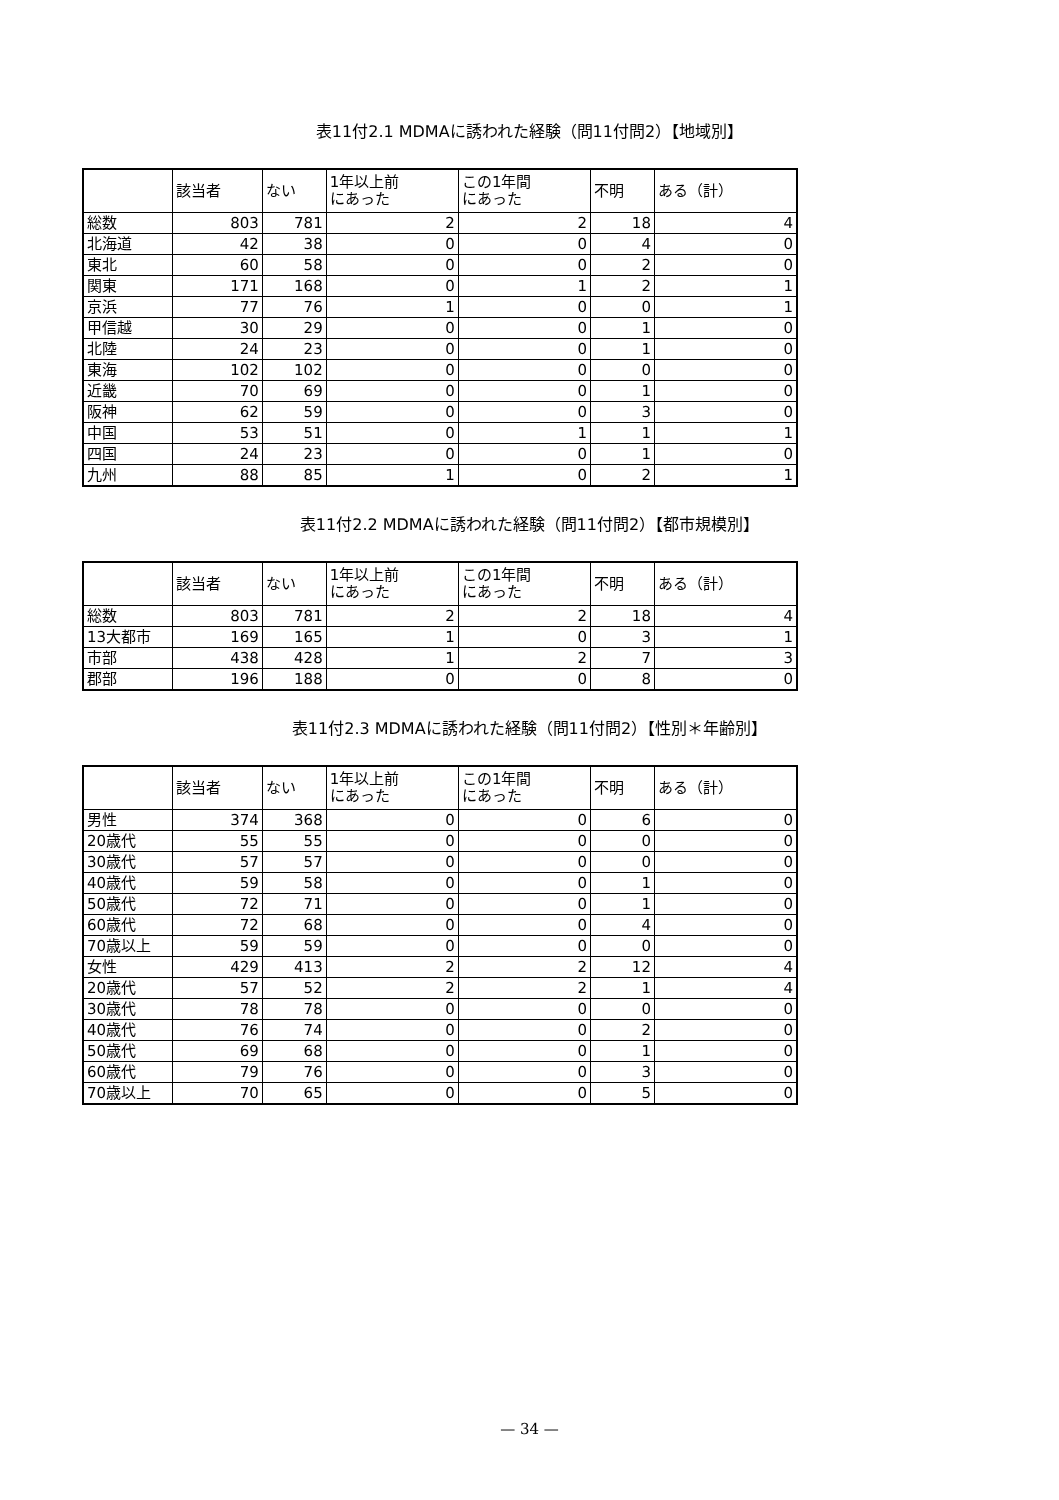表11付2.1 MDMAに誘われた経験（問11付問2）【地域別】
| | 該当者 | ない | 1年以上前 にあった | この1年間 にあった | 不明 | ある（計） |
| --- | --- | --- | --- | --- | --- | --- |
| 総数 | 803 | 781 | 2 | 2 | 18 | 4 |
| 北海道 | 42 | 38 | 0 | 0 | 4 | 0 |
| 東北 | 60 | 58 | 0 | 0 | 2 | 0 |
| 関東 | 171 | 168 | 0 | 1 | 2 | 1 |
| 京浜 | 77 | 76 | 1 | 0 | 0 | 1 |
| 甲信越 | 30 | 29 | 0 | 0 | 1 | 0 |
| 北陸 | 24 | 23 | 0 | 0 | 1 | 0 |
| 東海 | 102 | 102 | 0 | 0 | 0 | 0 |
| 近畿 | 70 | 69 | 0 | 0 | 1 | 0 |
| 阪神 | 62 | 59 | 0 | 0 | 3 | 0 |
| 中国 | 53 | 51 | 0 | 1 | 1 | 1 |
| 四国 | 24 | 23 | 0 | 0 | 1 | 0 |
| 九州 | 88 | 85 | 1 | 0 | 2 | 1 |
表11付2.2 MDMAに誘われた経験（問11付問2）【都市規模別】
| | 該当者 | ない | 1年以上前 にあった | この1年間 にあった | 不明 | ある（計） |
| --- | --- | --- | --- | --- | --- | --- |
| 総数 | 803 | 781 | 2 | 2 | 18 | 4 |
| 13大都市 | 169 | 165 | 1 | 0 | 3 | 1 |
| 市部 | 438 | 428 | 1 | 2 | 7 | 3 |
| 郡部 | 196 | 188 | 0 | 0 | 8 | 0 |
表11付2.3 MDMAに誘われた経験（問11付問2）【性別＊年齢別】
| | 該当者 | ない | 1年以上前 にあった | この1年間 にあった | 不明 | ある（計） |
| --- | --- | --- | --- | --- | --- | --- |
| 男性 | 374 | 368 | 0 | 0 | 6 | 0 |
| 20歳代 | 55 | 55 | 0 | 0 | 0 | 0 |
| 30歳代 | 57 | 57 | 0 | 0 | 0 | 0 |
| 40歳代 | 59 | 58 | 0 | 0 | 1 | 0 |
| 50歳代 | 72 | 71 | 0 | 0 | 1 | 0 |
| 60歳代 | 72 | 68 | 0 | 0 | 4 | 0 |
| 70歳以上 | 59 | 59 | 0 | 0 | 0 | 0 |
| 女性 | 429 | 413 | 2 | 2 | 12 | 4 |
| 20歳代 | 57 | 52 | 2 | 2 | 1 | 4 |
| 30歳代 | 78 | 78 | 0 | 0 | 0 | 0 |
| 40歳代 | 76 | 74 | 0 | 0 | 2 | 0 |
| 50歳代 | 69 | 68 | 0 | 0 | 1 | 0 |
| 60歳代 | 79 | 76 | 0 | 0 | 3 | 0 |
| 70歳以上 | 70 | 65 | 0 | 0 | 5 | 0 |
— 34 —